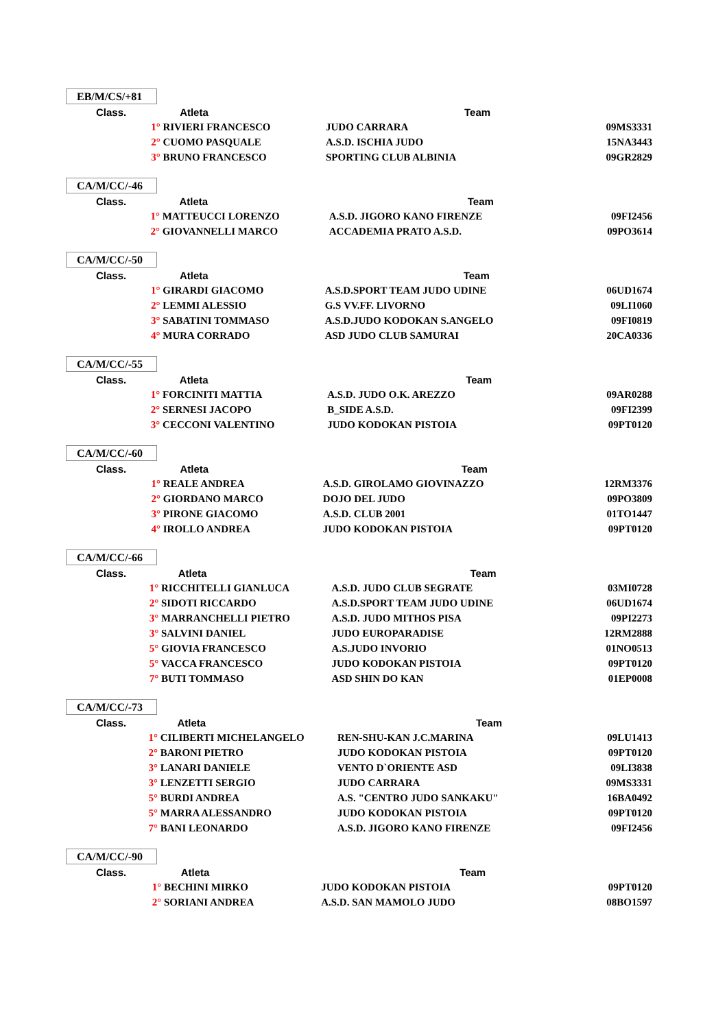EB/M/CS/+81
| Class. | Atleta | Team | |
| --- | --- | --- | --- |
| | 1° RIVIERI FRANCESCO | JUDO CARRARA | 09MS3331 |
| | 2° CUOMO PASQUALE | A.S.D. ISCHIA JUDO | 15NA3443 |
| | 3° BRUNO FRANCESCO | SPORTING CLUB ALBINIA | 09GR2829 |
CA/M/CC/-46
| Class. | Atleta | Team | |
| --- | --- | --- | --- |
| | 1° MATTEUCCI LORENZO | A.S.D. JIGORO KANO FIRENZE | 09FI2456 |
| | 2° GIOVANNELLI MARCO | ACCADEMIA PRATO A.S.D. | 09PO3614 |
CA/M/CC/-50
| Class. | Atleta | Team | |
| --- | --- | --- | --- |
| | 1° GIRARDI GIACOMO | A.S.D.SPORT TEAM JUDO UDINE | 06UD1674 |
| | 2° LEMMI ALESSIO | G.S VV.FF. LIVORNO | 09LI1060 |
| | 3° SABATINI TOMMASO | A.S.D.JUDO KODOKAN S.ANGELO | 09FI0819 |
| | 4° MURA CORRADO | ASD JUDO CLUB SAMURAI | 20CA0336 |
CA/M/CC/-55
| Class. | Atleta | Team | |
| --- | --- | --- | --- |
| | 1° FORCINITI MATTIA | A.S.D. JUDO O.K. AREZZO | 09AR0288 |
| | 2° SERNESI JACOPO | B_SIDE A.S.D. | 09FI2399 |
| | 3° CECCONI VALENTINO | JUDO KODOKAN PISTOIA | 09PT0120 |
CA/M/CC/-60
| Class. | Atleta | Team | |
| --- | --- | --- | --- |
| | 1° REALE ANDREA | A.S.D. GIROLAMO GIOVINAZZO | 12RM3376 |
| | 2° GIORDANO MARCO | DOJO DEL JUDO | 09PO3809 |
| | 3° PIRONE GIACOMO | A.S.D. CLUB 2001 | 01TO1447 |
| | 4° IROLLO ANDREA | JUDO KODOKAN PISTOIA | 09PT0120 |
CA/M/CC/-66
| Class. | Atleta | Team | |
| --- | --- | --- | --- |
| | 1° RICCHITELLI GIANLUCA | A.S.D. JUDO CLUB SEGRATE | 03MI0728 |
| | 2° SIDOTI RICCARDO | A.S.D.SPORT TEAM JUDO UDINE | 06UD1674 |
| | 3° MARRANCHELLI PIETRO | A.S.D. JUDO MITHOS PISA | 09PI2273 |
| | 3° SALVINI DANIEL | JUDO EUROPARADISE | 12RM2888 |
| | 5° GIOVIA FRANCESCO | A.S.JUDO INVORIO | 01NO0513 |
| | 5° VACCA FRANCESCO | JUDO KODOKAN PISTOIA | 09PT0120 |
| | 7° BUTI TOMMASO | ASD SHIN DO KAN | 01EP0008 |
CA/M/CC/-73
| Class. | Atleta | Team | |
| --- | --- | --- | --- |
| | 1° CILIBERTI MICHELANGELO | REN-SHU-KAN J.C.MARINA | 09LU1413 |
| | 2° BARONI PIETRO | JUDO KODOKAN PISTOIA | 09PT0120 |
| | 3° LANARI DANIELE | VENTO D`ORIENTE ASD | 09LI3838 |
| | 3° LENZETTI SERGIO | JUDO CARRARA | 09MS3331 |
| | 5° BURDI ANDREA | A.S. "CENTRO JUDO SANKAKU" | 16BA0492 |
| | 5° MARRA ALESSANDRO | JUDO KODOKAN PISTOIA | 09PT0120 |
| | 7° BANI LEONARDO | A.S.D. JIGORO KANO FIRENZE | 09FI2456 |
CA/M/CC/-90
| Class. | Atleta | Team | |
| --- | --- | --- | --- |
| | 1° BECHINI MIRKO | JUDO KODOKAN PISTOIA | 09PT0120 |
| | 2° SORIANI ANDREA | A.S.D. SAN MAMOLO JUDO | 08BO1597 |